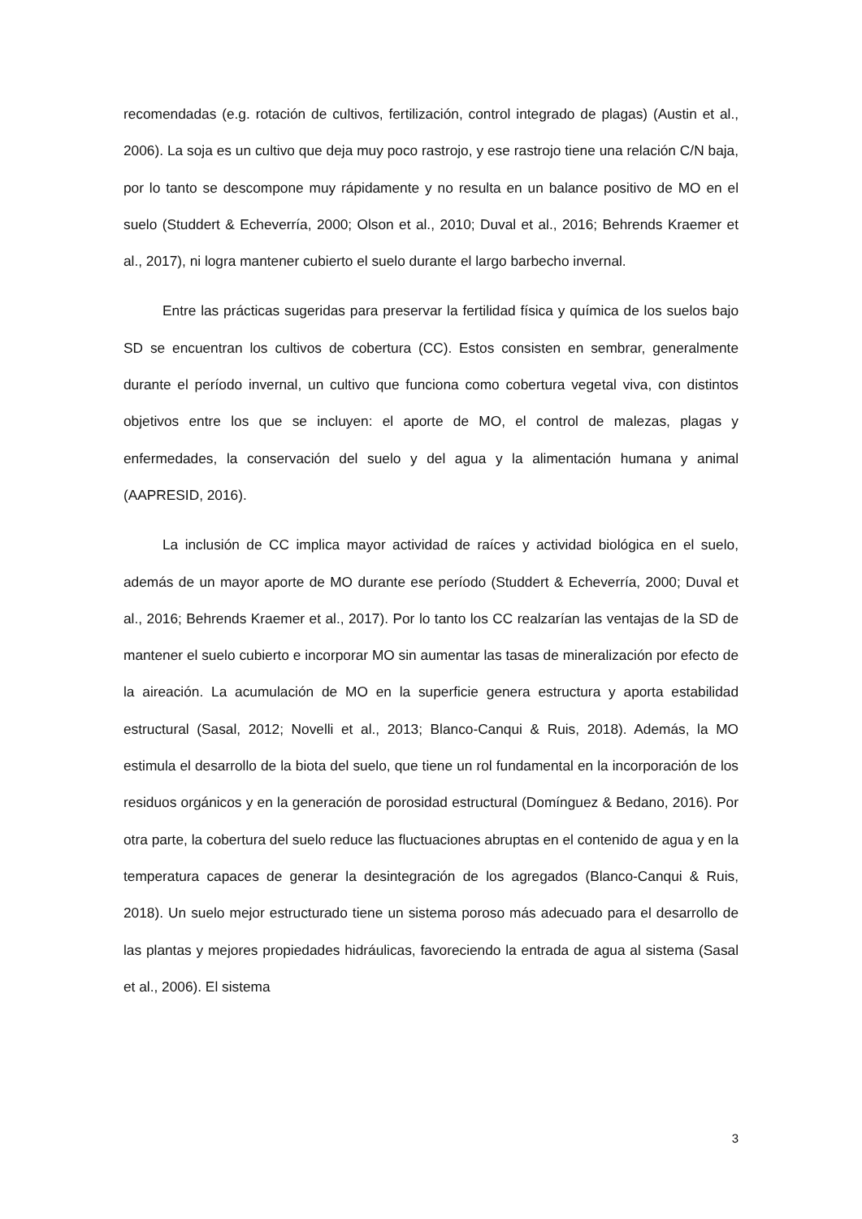recomendadas (e.g. rotación de cultivos, fertilización, control integrado de plagas) (Austin et al., 2006). La soja es un cultivo que deja muy poco rastrojo, y ese rastrojo tiene una relación C/N baja, por lo tanto se descompone muy rápidamente y no resulta en un balance positivo de MO en el suelo (Studdert & Echeverría, 2000; Olson et al., 2010; Duval et al., 2016; Behrends Kraemer et al., 2017), ni logra mantener cubierto el suelo durante el largo barbecho invernal.
Entre las prácticas sugeridas para preservar la fertilidad física y química de los suelos bajo SD se encuentran los cultivos de cobertura (CC). Estos consisten en sembrar, generalmente durante el período invernal, un cultivo que funciona como cobertura vegetal viva, con distintos objetivos entre los que se incluyen: el aporte de MO, el control de malezas, plagas y enfermedades, la conservación del suelo y del agua y la alimentación humana y animal (AAPRESID, 2016).
La inclusión de CC implica mayor actividad de raíces y actividad biológica en el suelo, además de un mayor aporte de MO durante ese período (Studdert & Echeverría, 2000; Duval et al., 2016; Behrends Kraemer et al., 2017). Por lo tanto los CC realzarían las ventajas de la SD de mantener el suelo cubierto e incorporar MO sin aumentar las tasas de mineralización por efecto de la aireación. La acumulación de MO en la superficie genera estructura y aporta estabilidad estructural (Sasal, 2012; Novelli et al., 2013; Blanco-Canqui & Ruis, 2018). Además, la MO estimula el desarrollo de la biota del suelo, que tiene un rol fundamental en la incorporación de los residuos orgánicos y en la generación de porosidad estructural (Domínguez & Bedano, 2016). Por otra parte, la cobertura del suelo reduce las fluctuaciones abruptas en el contenido de agua y en la temperatura capaces de generar la desintegración de los agregados (Blanco-Canqui & Ruis, 2018). Un suelo mejor estructurado tiene un sistema poroso más adecuado para el desarrollo de las plantas y mejores propiedades hidráulicas, favoreciendo la entrada de agua al sistema (Sasal et al., 2006). El sistema
3